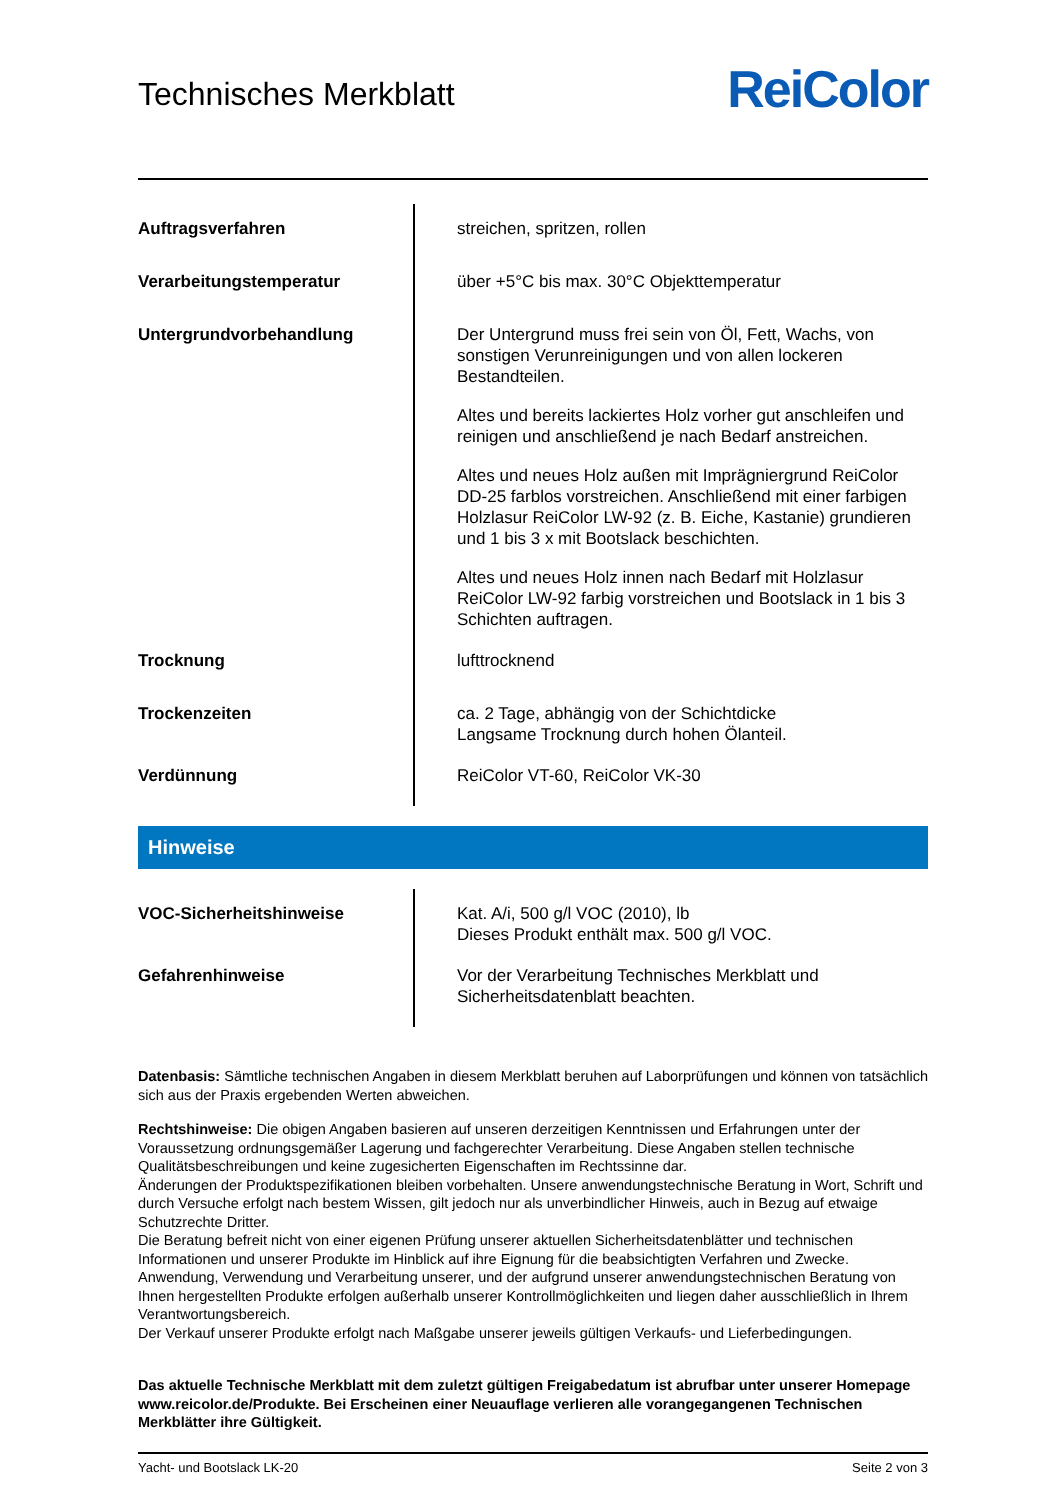Technisches Merkblatt
ReiColor
| Auftragsverfahren | streichen, spritzen, rollen |
| Verarbeitungstemperatur | über +5°C bis max. 30°C Objekttemperatur |
| Untergrundvorbehandlung | Der Untergrund muss frei sein von Öl, Fett, Wachs, von sonstigen Verunreinigungen und von allen lockeren Bestandteilen. Altes und bereits lackiertes Holz vorher gut anschleifen und reinigen und anschließend je nach Bedarf anstreichen. Altes und neues Holz außen mit Imprägniergrund ReiColor DD-25 farblos vorstreichen. Anschließend mit einer farbigen Holzlasur ReiColor LW-92 (z. B. Eiche, Kastanie) grundieren und 1 bis 3 x mit Bootslack beschichten. Altes und neues Holz innen nach Bedarf mit Holzlasur ReiColor LW-92 farbig vorstreichen und Bootslack in 1 bis 3 Schichten auftragen. |
| Trocknung | lufttrocknend |
| Trockenzeiten | ca. 2 Tage, abhängig von der Schichtdicke Langsame Trocknung durch hohen Ölanteil. |
| Verdünnung | ReiColor VT-60, ReiColor VK-30 |
Hinweise
| VOC-Sicherheitshinweise | Kat. A/i, 500 g/l VOC (2010), lb Dieses Produkt enthält max. 500 g/l VOC. |
| Gefahrenhinweise | Vor der Verarbeitung Technisches Merkblatt und Sicherheitsdatenblatt beachten. |
Datenbasis: Sämtliche technischen Angaben in diesem Merkblatt beruhen auf Laborprüfungen und können von tatsächlich sich aus der Praxis ergebenden Werten abweichen.
Rechtshinweise: Die obigen Angaben basieren auf unseren derzeitigen Kenntnissen und Erfahrungen unter der Voraussetzung ordnungsgemäßer Lagerung und fachgerechter Verarbeitung. Diese Angaben stellen technische Qualitätsbeschreibungen und keine zugesicherten Eigenschaften im Rechtssinne dar.
Änderungen der Produktspezifikationen bleiben vorbehalten. Unsere anwendungstechnische Beratung in Wort, Schrift und durch Versuche erfolgt nach bestem Wissen, gilt jedoch nur als unverbindlicher Hinweis, auch in Bezug auf etwaige Schutzrechte Dritter.
Die Beratung befreit nicht von einer eigenen Prüfung unserer aktuellen Sicherheitsdatenblätter und technischen Informationen und unserer Produkte im Hinblick auf ihre Eignung für die beabsichtigten Verfahren und Zwecke.
Anwendung, Verwendung und Verarbeitung unserer, und der aufgrund unserer anwendungstechnischen Beratung von Ihnen hergestellten Produkte erfolgen außerhalb unserer Kontrollmöglichkeiten und liegen daher ausschließlich in Ihrem Verantwortungsbereich.
Der Verkauf unserer Produkte erfolgt nach Maßgabe unserer jeweils gültigen Verkaufs- und Lieferbedingungen.
Das aktuelle Technische Merkblatt mit dem zuletzt gültigen Freigabedatum ist abrufbar unter unserer Homepage www.reicolor.de/Produkte. Bei Erscheinen einer Neuauflage verlieren alle vorangegangenen Technischen Merkblätter ihre Gültigkeit.
Yacht- und Bootslack LK-20 Seite 2 von 3